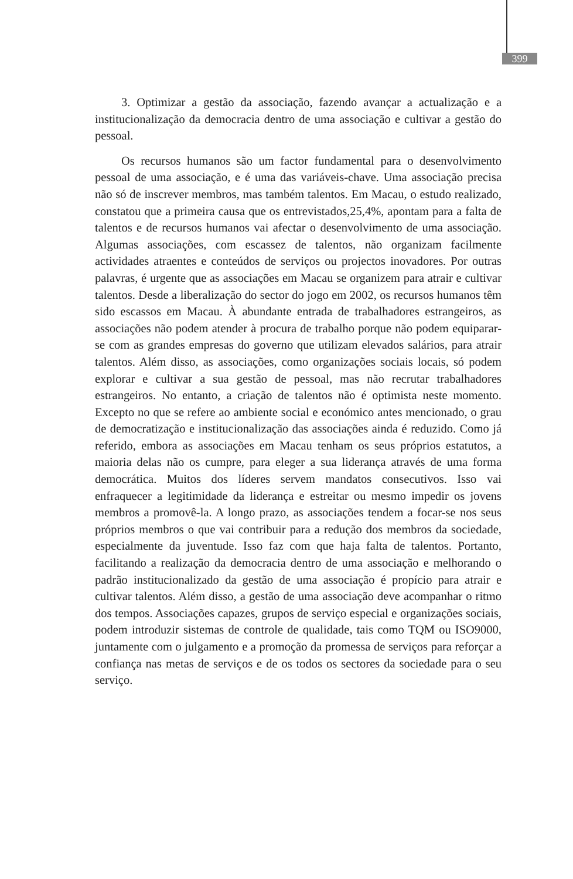399
3. Optimizar a gestão da associação, fazendo avançar a actualização e a institucionalização da democracia dentro de uma associação e cultivar a gestão do pessoal.
Os recursos humanos são um factor fundamental para o desenvolvimento pessoal de uma associação, e é uma das variáveis-chave. Uma associação precisa não só de inscrever membros, mas também talentos. Em Macau, o estudo realizado, constatou que a primeira causa que os entrevistados,25,4%, apontam para a falta de talentos e de recursos humanos vai afectar o desenvolvimento de uma associação. Algumas associações, com escassez de talentos, não organizam facilmente actividades atraentes e conteúdos de serviços ou projectos inovadores. Por outras palavras, é urgente que as associações em Macau se organizem para atrair e cultivar talentos. Desde a liberalização do sector do jogo em 2002, os recursos humanos têm sido escassos em Macau. À abundante entrada de trabalhadores estrangeiros, as associações não podem atender à procura de trabalho porque não podem equiparar-se com as grandes empresas do governo que utilizam elevados salários, para atrair talentos. Além disso, as associações, como organizações sociais locais, só podem explorar e cultivar a sua gestão de pessoal, mas não recrutar trabalhadores estrangeiros. No entanto, a criação de talentos não é optimista neste momento. Excepto no que se refere ao ambiente social e económico antes mencionado, o grau de democratização e institucionalização das associações ainda é reduzido. Como já referido, embora as associações em Macau tenham os seus próprios estatutos, a maioria delas não os cumpre, para eleger a sua liderança através de uma forma democrática. Muitos dos líderes servem mandatos consecutivos. Isso vai enfraquecer a legitimidade da liderança e estreitar ou mesmo impedir os jovens membros a promovê-la. A longo prazo, as associações tendem a focar-se nos seus próprios membros o que vai contribuir para a redução dos membros da sociedade, especialmente da juventude. Isso faz com que haja falta de talentos. Portanto, facilitando a realização da democracia dentro de uma associação e melhorando o padrão institucionalizado da gestão de uma associação é propício para atrair e cultivar talentos. Além disso, a gestão de uma associação deve acompanhar o ritmo dos tempos. Associações capazes, grupos de serviço especial e organizações sociais, podem introduzir sistemas de controle de qualidade, tais como TQM ou ISO9000, juntamente com o julgamento e a promoção da promessa de serviços para reforçar a confiança nas metas de serviços e de os todos os sectores da sociedade para o seu serviço.